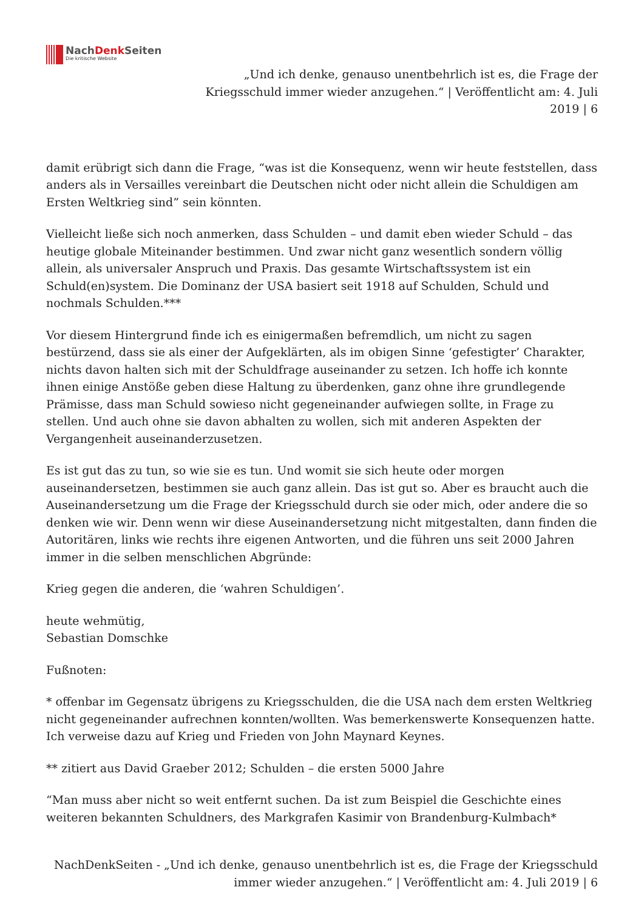NachDenk Seiten
Die kritische Website
„Und ich denke, genauso unentbehrlich ist es, die Frage der
Kriegsschuld immer wieder anzugehen.“ | Veröffentlicht am: 4. Juli
2019 | 6
damit erübrigt sich dann die Frage, “was ist die Konsequenz, wenn wir heute feststellen, dass anders als in Versailles vereinbart die Deutschen nicht oder nicht allein die Schuldigen am Ersten Weltkrieg sind” sein könnten.
Vielleicht ließe sich noch anmerken, dass Schulden – und damit eben wieder Schuld – das heutige globale Miteinander bestimmen. Und zwar nicht ganz wesentlich sondern völlig allein, als universaler Anspruch und Praxis. Das gesamte Wirtschaftssystem ist ein Schuld(en)system. Die Dominanz der USA basiert seit 1918 auf Schulden, Schuld und nochmals Schulden.***
Vor diesem Hintergrund finde ich es einigermaßen befremdlich, um nicht zu sagen bestürzend, dass sie als einer der Aufgeklärten, als im obigen Sinne ‘gefestigter’ Charakter, nichts davon halten sich mit der Schuldfrage auseinander zu setzen. Ich hoffe ich konnte ihnen einige Anstöße geben diese Haltung zu überdenken, ganz ohne ihre grundlegende Prämisse, dass man Schuld sowieso nicht gegeneinander aufwiegen sollte, in Frage zu stellen. Und auch ohne sie davon abhalten zu wollen, sich mit anderen Aspekten der Vergangenheit auseinanderzusetzen.
Es ist gut das zu tun, so wie sie es tun. Und womit sie sich heute oder morgen auseinandersetzen, bestimmen sie auch ganz allein. Das ist gut so. Aber es braucht auch die Auseinandersetzung um die Frage der Kriegsschuld durch sie oder mich, oder andere die so denken wie wir. Denn wenn wir diese Auseinandersetzung nicht mitgestalten, dann finden die Autoritären, links wie rechts ihre eigenen Antworten, und die führen uns seit 2000 Jahren immer in die selben menschlichen Abgründe:
Krieg gegen die anderen, die ‘wahren Schuldigen’.
heute wehmütig,
Sebastian Domschke
Fußnoten:
* offenbar im Gegensatz übrigens zu Kriegsschulden, die die USA nach dem ersten Weltkrieg nicht gegeneinander aufrechnen konnten/wollten. Was bemerkenswerte Konsequenzen hatte. Ich verweise dazu auf Krieg und Frieden von John Maynard Keynes.
** zitiert aus David Graeber 2012; Schulden – die ersten 5000 Jahre
“Man muss aber nicht so weit entfernt suchen. Da ist zum Beispiel die Geschichte eines weiteren bekannten Schuldners, des Markgrafen Kasimir von Brandenburg-Kulmbach*
NachDenkSeiten - „Und ich denke, genauso unentbehrlich ist es, die Frage der Kriegsschuld
immer wieder anzugehen.“ | Veröffentlicht am: 4. Juli 2019 | 6